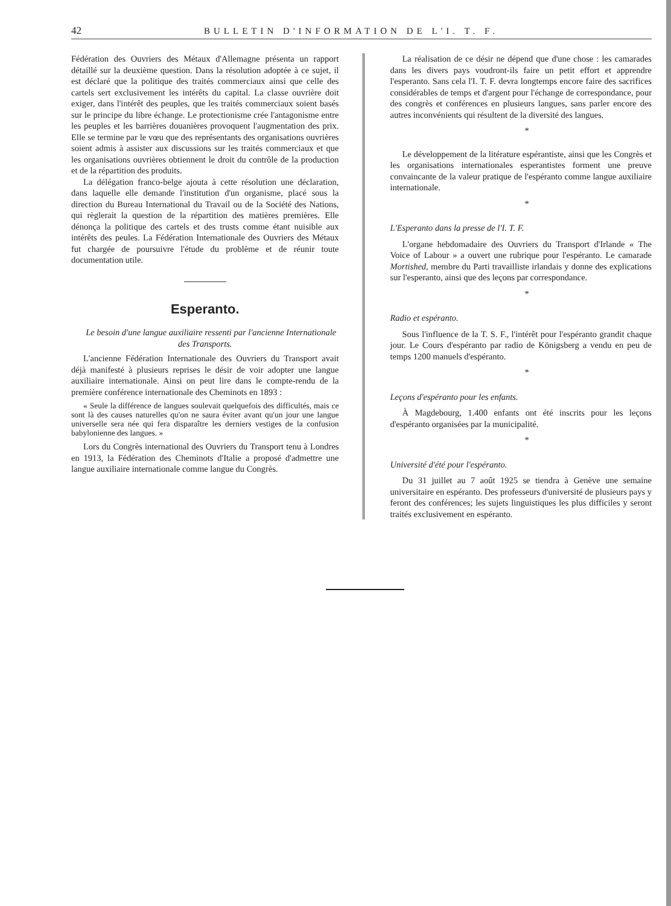42 BULLETIN D'INFORMATION DE L'I. T. F.
Fédération des Ouvriers des Métaux d'Allemagne présenta un rapport détaillé sur la deuxième question. Dans la résolution adoptée à ce sujet, il est déclaré que la politique des traités commerciaux ainsi que celle des cartels sert exclusivement les intérêts du capital. La classe ouvrière doit exiger, dans l'intérêt des peuples, que les traités commerciaux soient basés sur le principe du libre échange. Le protectionisme crée l'antagonisme entre les peuples et les barrières douanières provoquent l'augmentation des prix. Elle se termine par le vœu que des représentants des organisations ouvrières soient admis à assister aux discussions sur les traités commerciaux et que les organisations ouvrières obtiennent le droit du contrôle de la production et de la répartition des produits.
La délégation franco-belge ajouta à cette résolution une déclaration, dans laquelle elle demande l'institution d'un organisme, placé sous la direction du Bureau International du Travail ou de la Société des Nations, qui règlerait la question de la répartition des matières premières. Elle dénonça la politique des cartels et des trusts comme étant nuisible aux intérêts des peules. La Fédération Internationale des Ouvriers des Métaux fut chargée de poursuivre l'étude du problème et de réunir toute documentation utile.
Esperanto.
Le besoin d'une langue auxiliaire ressenti par l'ancienne Internationale des Transports.
L'ancienne Fédération Internationale des Ouvriers du Transport avait déjà manifesté à plusieurs reprises le désir de voir adopter une langue auxiliaire internationale. Ainsi on peut lire dans le compte-rendu de la première conférence internationale des Cheminots en 1893 :
« Seule la différence de langues soulevait quelquefois des difficultés, mais ce sont là des causes naturelles qu'on ne saura éviter avant qu'un jour une langue universelle sera née qui fera disparaître les derniers vestiges de la confusion babylonienne des langues. »
Lors du Congrès international des Ouvriers du Transport tenu à Londres en 1913, la Fédération des Cheminots d'Italie a proposé d'admettre une langue auxiliaire internationale comme langue du Congrès.
La réalisation de ce désir ne dépend que d'une chose : les camarades dans les divers pays voudront-ils faire un petit effort et apprendre l'esperanto. Sans cela l'I. T. F. devra longtemps encore faire des sacrifices considérables de temps et d'argent pour l'échange de correspondance, pour des congrès et conférences en plusieurs langues, sans parler encore des autres inconvénients qui résultent de la diversité des langues.
*
Le développement de la litérature espérantiste, ainsi que les Congrès et les organisations internationales esperantistes forment une preuve convaincante de la valeur pratique de l'espéranto comme langue auxiliaire internationale.
*
L'Esperanto dans la presse de l'I. T. F.
L'organe hebdomadaire des Ouvriers du Transport d'Irlande « The Voice of Labour » a ouvert une rubrique pour l'espéranto. Le camarade Mortished, membre du Parti travailliste irlandais y donne des explications sur l'esperanto, ainsi que des leçons par correspondance.
*
Radio et espéranto.
Sous l'influence de la T. S. F., l'intérêt pour l'espéranto grandit chaque jour. Le Cours d'espéranto par radio de Königsberg a vendu en peu de temps 1200 manuels d'espéranto.
*
Leçons d'espéranto pour les enfants.
À Magdebourg, 1.400 enfants ont été inscrits pour les leçons d'espéranto organisées par la municipalité.
*
Université d'été pour l'espéranto.
Du 31 juillet au 7 août 1925 se tiendra à Genève une semaine universitaire en espéranto. Des professeurs d'université de plusieurs pays y feront des conférences; les sujets linguistiques les plus difficiles y seront traités exclusivement en espéranto.